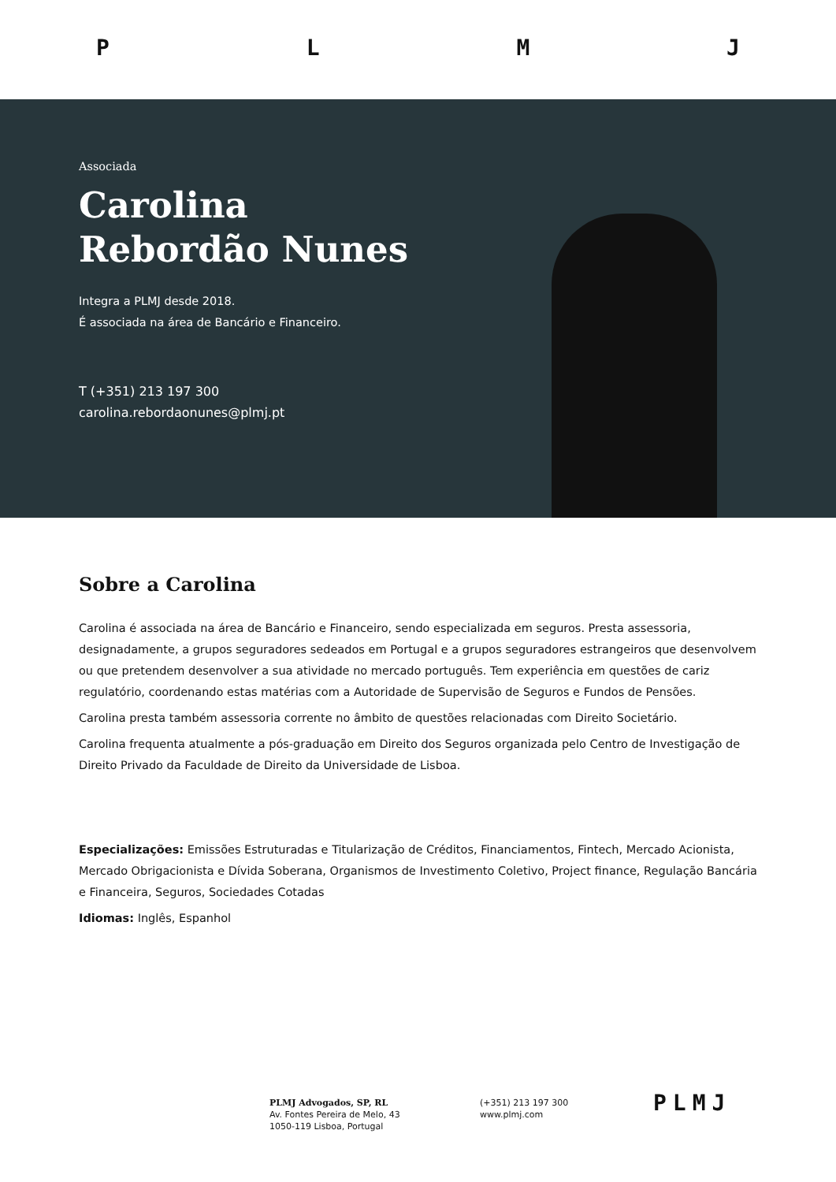PLMJ
Associada
Carolina
Rebordão Nunes
Integra a PLMJ desde 2018.
É associada na área de Bancário e Financeiro.
T (+351) 213 197 300
carolina.rebordaonunes@plmj.pt
Sobre a Carolina
Carolina é associada na área de Bancário e Financeiro, sendo especializada em seguros. Presta assessoria, designadamente, a grupos seguradores sedeados em Portugal e a grupos seguradores estrangeiros que desenvolvem ou que pretendem desenvolver a sua atividade no mercado português. Tem experiência em questões de cariz regulatório, coordenando estas matérias com a Autoridade de Supervisão de Seguros e Fundos de Pensões.
Carolina presta também assessoria corrente no âmbito de questões relacionadas com Direito Societário.
Carolina frequenta atualmente a pós-graduação em Direito dos Seguros organizada pelo Centro de Investigação de Direito Privado da Faculdade de Direito da Universidade de Lisboa.
Especializações: Emissões Estruturadas e Titularização de Créditos, Financiamentos, Fintech, Mercado Acionista, Mercado Obrigacionista e Dívida Soberana, Organismos de Investimento Coletivo, Project finance, Regulação Bancária e Financeira, Seguros, Sociedades Cotadas
Idiomas: Inglês, Espanhol
PLMJ Advogados, SP, RL
Av. Fontes Pereira de Melo, 43
1050-119 Lisboa, Portugal
(+351) 213 197 300
www.plmj.com
PLMJ